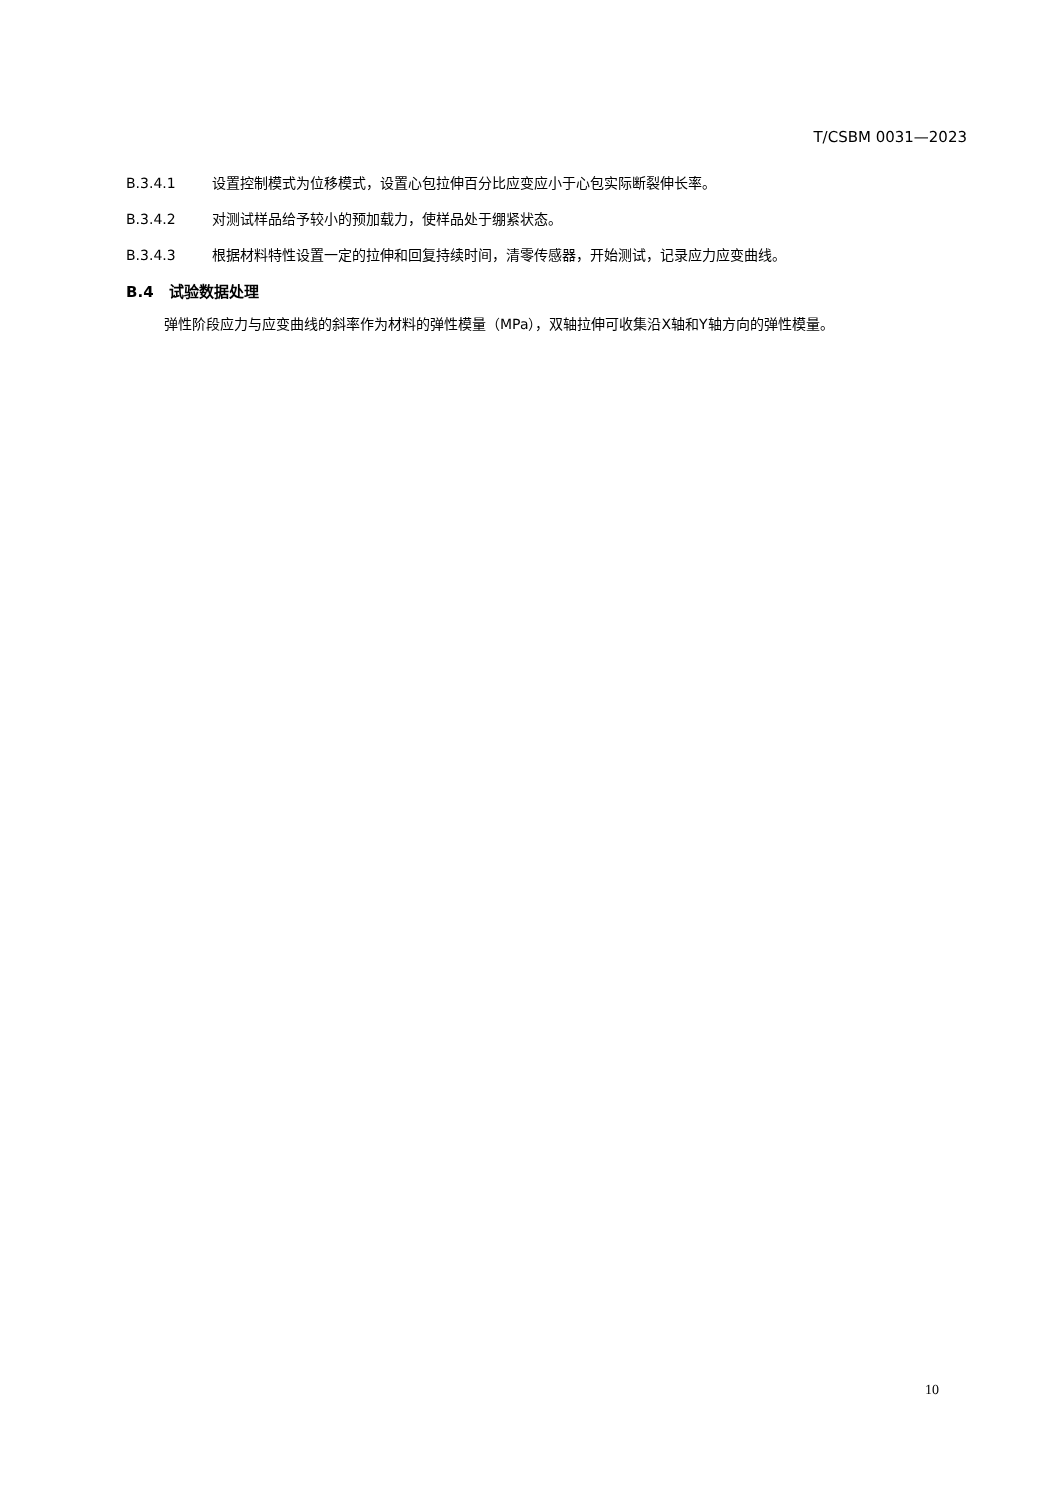T/CSBM 0031—2023
B.3.4.1 设置控制模式为位移模式，设置心包拉伸百分比应变应小于心包实际断裂伸长率。
B.3.4.2 对测试样品给予较小的预加载力，使样品处于绷紧状态。
B.3.4.3 根据材料特性设置一定的拉伸和回复持续时间，清零传感器，开始测试，记录应力应变曲线。
B.4　试验数据处理
弹性阶段应力与应变曲线的斜率作为材料的弹性模量（MPa），双轴拉伸可收集沿X轴和Y轴方向的弹性模量。
10